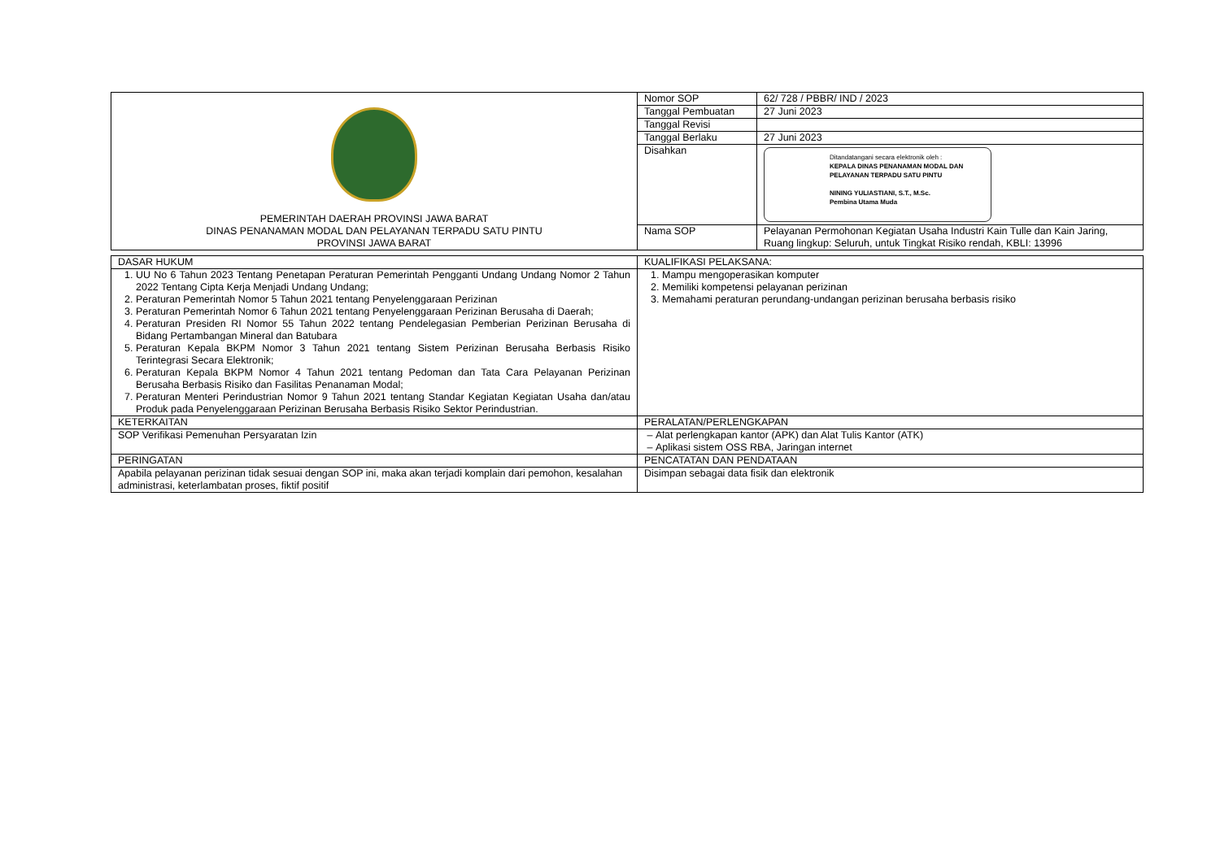| PEMERINTAH DAERAH PROVINSI JAWA BARAT DINAS PENANAMAN MODAL DAN PELAYANAN TERPADU SATU PINTU PROVINSI JAWA BARAT | Nomor SOP | 62/ 728 / PBBR/ IND / 2023 |
| | Tanggal Pembuatan | 27 Juni 2023 |
| | Tanggal Revisi | |
| | Tanggal Berlaku | 27 Juni 2023 |
| | Disahkan | Ditandatangani secara elektronik oleh : KEPALA DINAS PENANAMAN MODAL DAN PELAYANAN TERPADU SATU PINTU NINING YULIASTIANI, S.T., M.Sc. Pembina Utama Muda |
| | Nama SOP | Pelayanan Permohonan Kegiatan Usaha Industri Kain Tulle dan Kain Jaring, Ruang lingkup: Seluruh, untuk Tingkat Risiko rendah, KBLI: 13996 |
| DASAR HUKUM | KUALIFIKASI PELAKSANA: |
| 1. UU No 6 Tahun 2023 Tentang Penetapan Peraturan Pemerintah Pengganti Undang Undang Nomor 2 Tahun 2022 Tentang Cipta Kerja Menjadi Undang Undang; 2. Peraturan Pemerintah Nomor 5 Tahun 2021 tentang Penyelenggaraan Perizinan 3. Peraturan Pemerintah Nomor 6 Tahun 2021 tentang Penyelenggaraan Perizinan Berusaha di Daerah; 4. Peraturan Presiden RI Nomor 55 Tahun 2022 tentang Pendelegasian Pemberian Perizinan Berusaha di Bidang Pertambangan Mineral dan Batubara 5. Peraturan Kepala BKPM Nomor 3 Tahun 2021 tentang Sistem Perizinan Berusaha Berbasis Risiko Terintegrasi Secara Elektronik; 6. Peraturan Kepala BKPM Nomor 4 Tahun 2021 tentang Pedoman dan Tata Cara Pelayanan Perizinan Berusaha Berbasis Risiko dan Fasilitas Penanaman Modal; 7. Peraturan Menteri Perindustrian Nomor 9 Tahun 2021 tentang Standar Kegiatan Kegiatan Usaha dan/atau Produk pada Penyelenggaraan Perizinan Berusaha Berbasis Risiko Sektor Perindustrian. | 1. Mampu mengoperasikan komputer 2. Memiliki kompetensi pelayanan perizinan 3. Memahami peraturan perundang-undangan perizinan berusaha berbasis risiko |
| KETERKAITAN | PERALATAN/PERLENGKAPAN |
| SOP Verifikasi Pemenuhan Persyaratan Izin | Alat perlengkapan kantor (APK) dan Alat Tulis Kantor (ATK) Aplikasi sistem OSS RBA, Jaringan internet |
| PERINGATAN | PENCATATAN DAN PENDATAAN |
| Apabila pelayanan perizinan tidak sesuai dengan SOP ini, maka akan terjadi komplain dari pemohon, kesalahan administrasi, keterlambatan proses, fiktif positif | Disimpan sebagai data fisik dan elektronik |